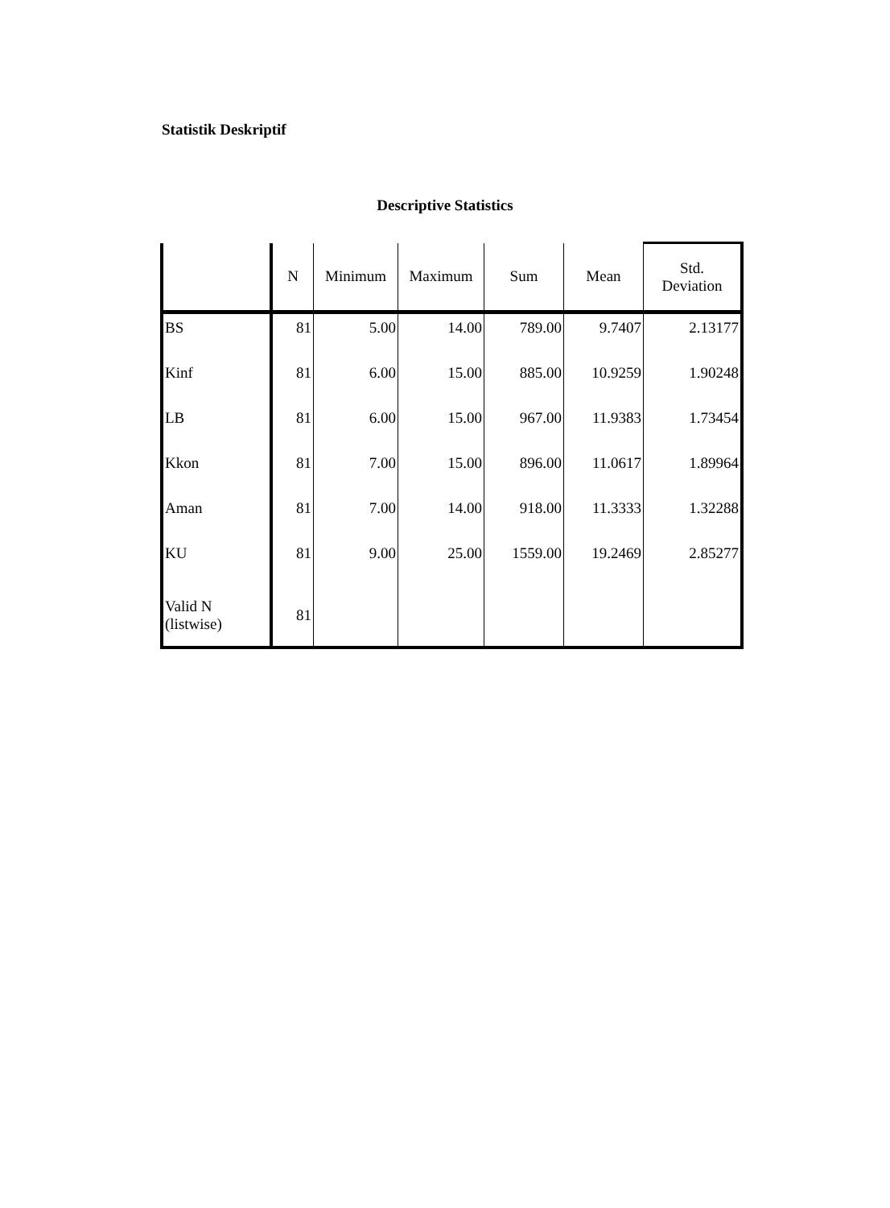Statistik Deskriptif
Descriptive Statistics
| | N | Minimum | Maximum | Sum | Mean | Std. Deviation |
| --- | --- | --- | --- | --- | --- | --- |
| BS | 81 | 5.00 | 14.00 | 789.00 | 9.7407 | 2.13177 |
| Kinf | 81 | 6.00 | 15.00 | 885.00 | 10.9259 | 1.90248 |
| LB | 81 | 6.00 | 15.00 | 967.00 | 11.9383 | 1.73454 |
| Kkon | 81 | 7.00 | 15.00 | 896.00 | 11.0617 | 1.89964 |
| Aman | 81 | 7.00 | 14.00 | 918.00 | 11.3333 | 1.32288 |
| KU | 81 | 9.00 | 25.00 | 1559.00 | 19.2469 | 2.85277 |
| Valid N (listwise) | 81 | | | | | |